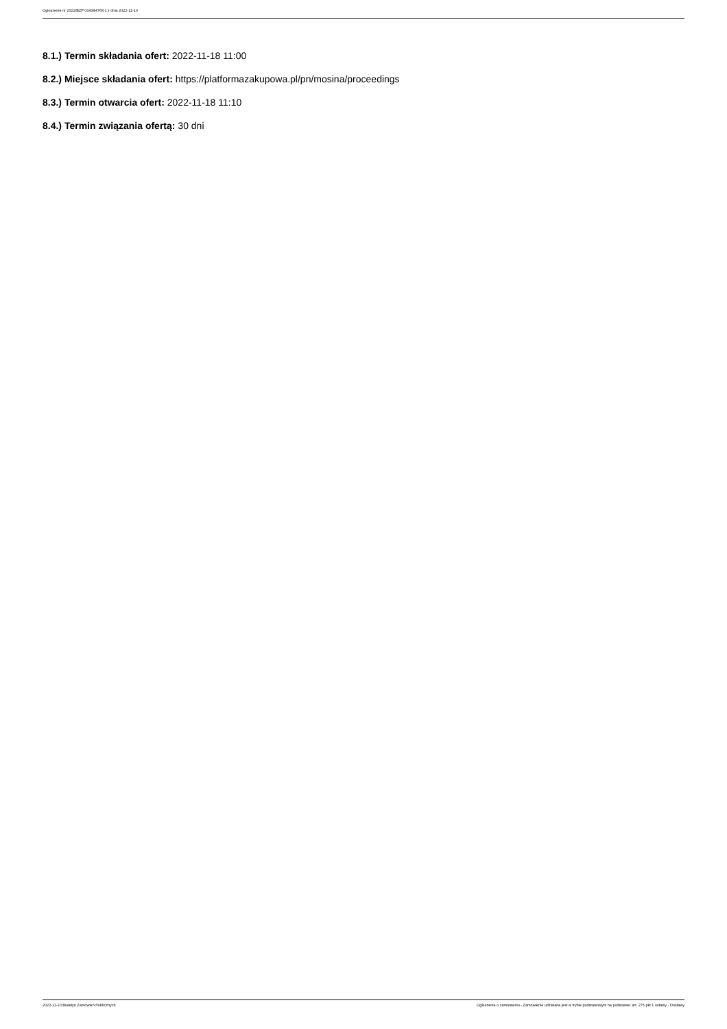Ogłoszenie nr 2022/BZP 00434476/01 z dnia 2022-11-10
8.1.) Termin składania ofert: 2022-11-18 11:00
8.2.) Miejsce składania ofert: https://platformazakupowa.pl/pn/mosina/proceedings
8.3.) Termin otwarcia ofert: 2022-11-18 11:10
8.4.) Termin związania ofertą: 30 dni
2022-11-10 Biuletyn Zamówień Publicznych Ogłoszenie o zamówieniu - Zamówienie udzielane jest w trybie podstawowym na podstawie: art. 275 pkt 1 ustawy - Dostawy